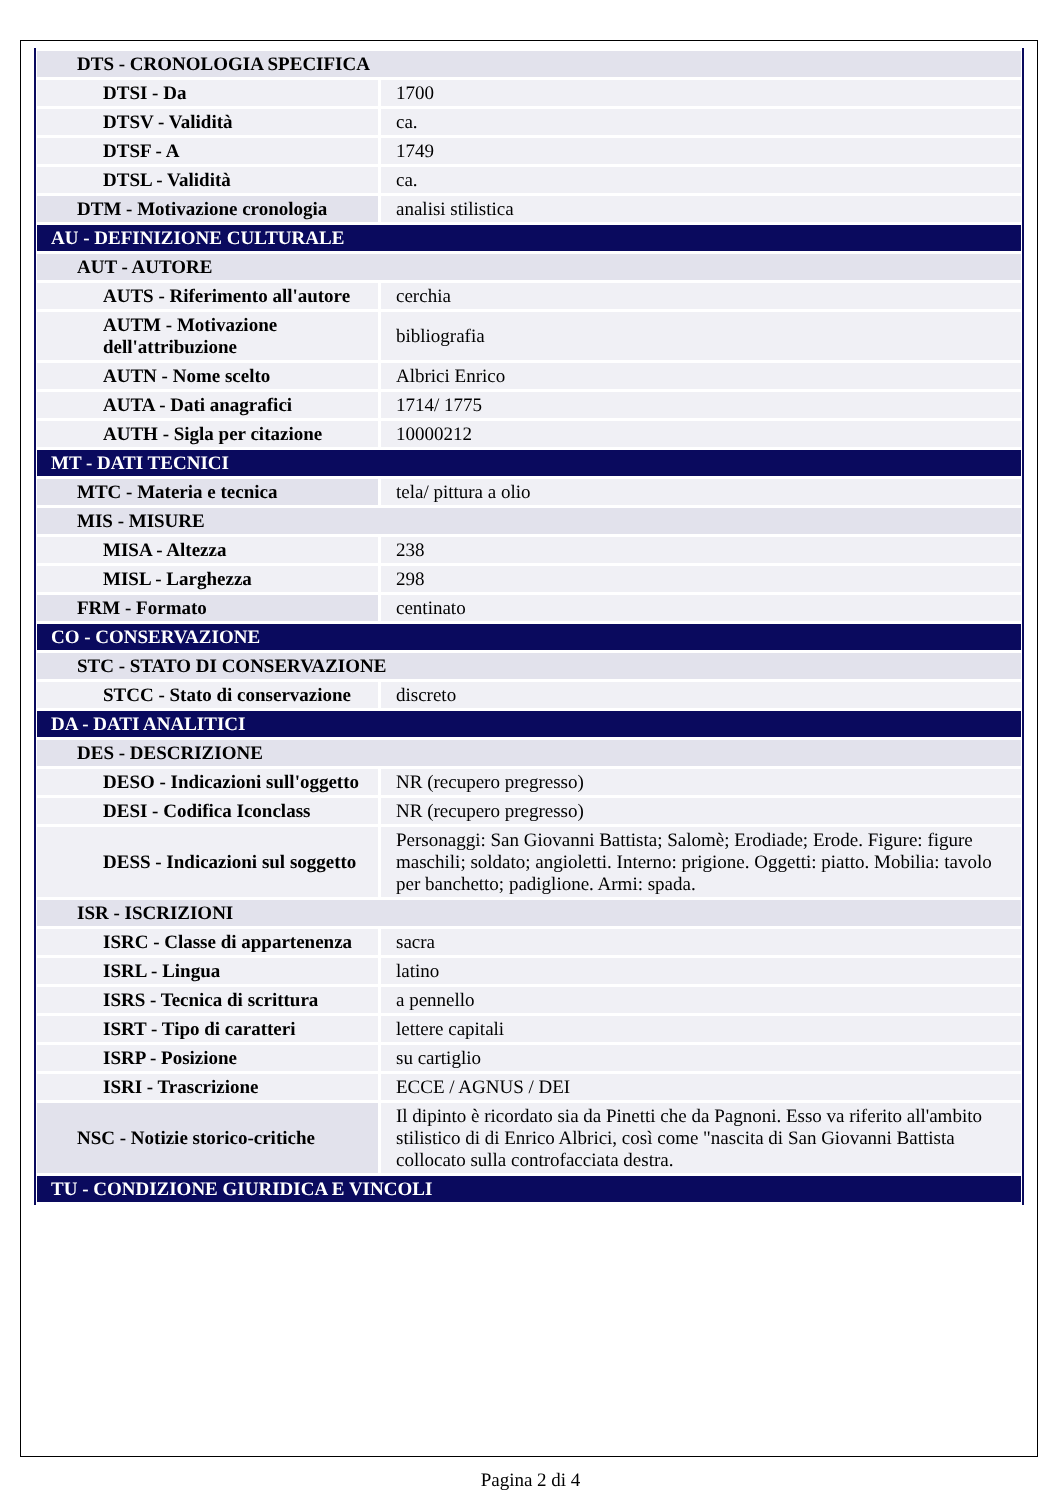| DTS - CRONOLOGIA SPECIFICA | |
| DTSI - Da | 1700 |
| DTSV - Validità | ca. |
| DTSF - A | 1749 |
| DTSL - Validità | ca. |
| DTM - Motivazione cronologia | analisi stilistica |
| AU - DEFINIZIONE CULTURALE | |
| AUT - AUTORE | |
| AUTS - Riferimento all'autore | cerchia |
| AUTM - Motivazione dell'attribuzione | bibliografia |
| AUTN - Nome scelto | Albrici Enrico |
| AUTA - Dati anagrafici | 1714/ 1775 |
| AUTH - Sigla per citazione | 10000212 |
| MT - DATI TECNICI | |
| MTC - Materia e tecnica | tela/ pittura a olio |
| MIS - MISURE | |
| MISA - Altezza | 238 |
| MISL - Larghezza | 298 |
| FRM - Formato | centinato |
| CO - CONSERVAZIONE | |
| STC - STATO DI CONSERVAZIONE | |
| STCC - Stato di conservazione | discreto |
| DA - DATI ANALITICI | |
| DES - DESCRIZIONE | |
| DESO - Indicazioni sull'oggetto | NR (recupero pregresso) |
| DESI - Codifica Iconclass | NR (recupero pregresso) |
| DESS - Indicazioni sul soggetto | Personaggi: San Giovanni Battista; Salomè; Erodiade; Erode. Figure: figure maschili; soldato; angioletti. Interno: prigione. Oggetti: piatto. Mobilia: tavolo per banchetto; padiglione. Armi: spada. |
| ISR - ISCRIZIONI | |
| ISRC - Classe di appartenenza | sacra |
| ISRL - Lingua | latino |
| ISRS - Tecnica di scrittura | a pennello |
| ISRT - Tipo di caratteri | lettere capitali |
| ISRP - Posizione | su cartiglio |
| ISRI - Trascrizione | ECCE / AGNUS / DEI |
| NSC - Notizie storico-critiche | Il dipinto è ricordato sia da Pinetti che da Pagnoni. Esso va riferito all'ambito stilistico di di Enrico Albrici, così come "nascita di San Giovanni Battista collocato sulla controfacciata destra. |
| TU - CONDIZIONE GIURIDICA E VINCOLI | |
Pagina 2 di 4